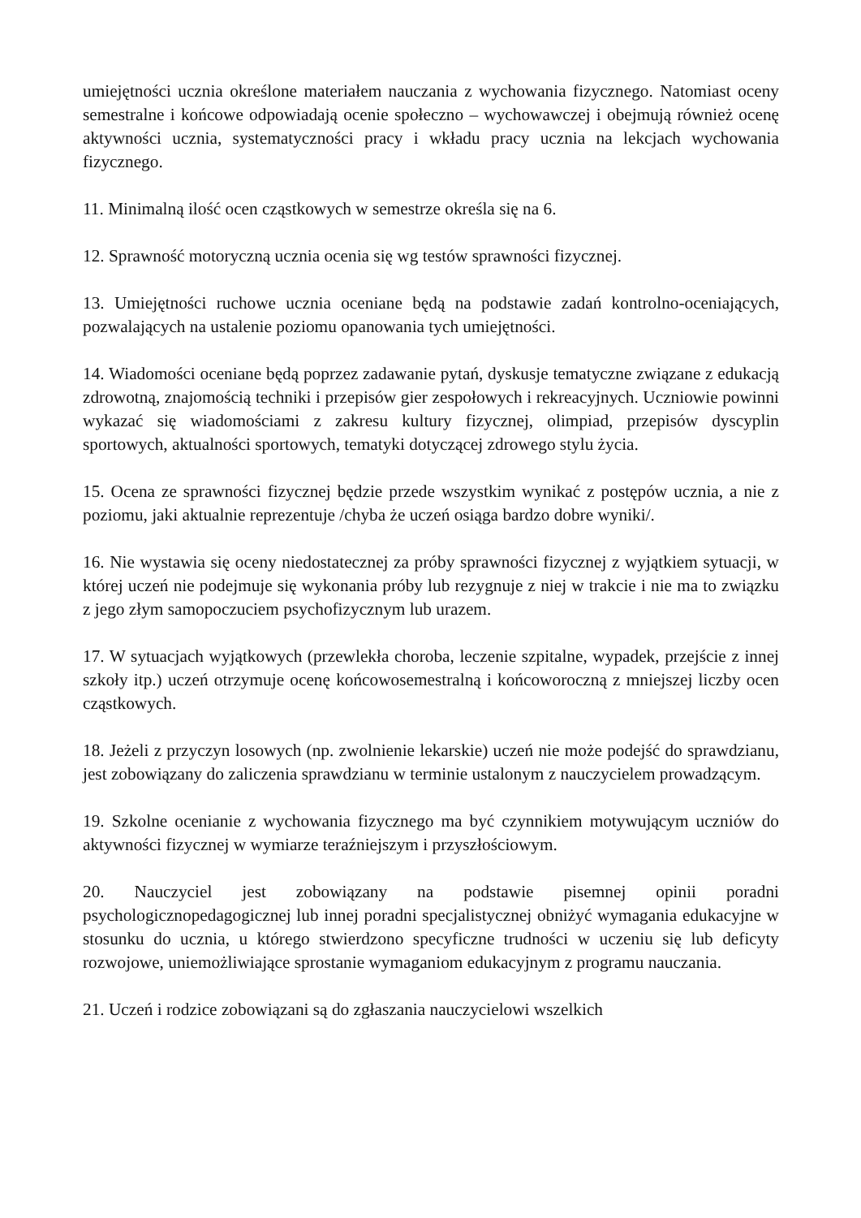umiejętności ucznia określone materiałem nauczania z wychowania fizycznego. Natomiast oceny semestralne i końcowe odpowiadają ocenie społeczno – wychowawczej i obejmują również ocenę aktywności ucznia, systematyczności pracy i wkładu pracy ucznia na lekcjach wychowania fizycznego.
11. Minimalną ilość ocen cząstkowych w semestrze określa się na 6.
12. Sprawność motoryczną ucznia ocenia się wg testów sprawności fizycznej.
13. Umiejętności ruchowe ucznia oceniane będą na podstawie zadań kontrolno-oceniających, pozwalających na ustalenie poziomu opanowania tych umiejętności.
14. Wiadomości oceniane będą poprzez zadawanie pytań, dyskusje tematyczne związane z edukacją zdrowotną, znajomością techniki i przepisów gier zespołowych i rekreacyjnych. Uczniowie powinni wykazać się wiadomościami z zakresu kultury fizycznej, olimpiad, przepisów dyscyplin sportowych, aktualności sportowych, tematyki dotyczącej zdrowego stylu życia.
15. Ocena ze sprawności fizycznej będzie przede wszystkim wynikać z postępów ucznia, a nie z poziomu, jaki aktualnie reprezentuje /chyba że uczeń osiąga bardzo dobre wyniki/.
16. Nie wystawia się oceny niedostatecznej za próby sprawności fizycznej z wyjątkiem sytuacji, w której uczeń nie podejmuje się wykonania próby lub rezygnuje z niej w trakcie i nie ma to związku z jego złym samopoczuciem psychofizycznym lub urazem.
17. W sytuacjach wyjątkowych (przewlekła choroba, leczenie szpitalne, wypadek, przejście z innej szkoły itp.) uczeń otrzymuje ocenę końcowosemestralną i końcoworoczną z mniejszej liczby ocen cząstkowych.
18. Jeżeli z przyczyn losowych (np. zwolnienie lekarskie) uczeń nie może podejść do sprawdzianu, jest zobowiązany do zaliczenia sprawdzianu w terminie ustalonym z nauczycielem prowadzącym.
19. Szkolne ocenianie z wychowania fizycznego ma być czynnikiem motywującym uczniów do aktywności fizycznej w wymiarze teraźniejszym i przyszłościowym.
20. Nauczyciel jest zobowiązany na podstawie pisemnej opinii poradni psychologicznopedagogicznej lub innej poradni specjalistycznej obniżyć wymagania edukacyjne w stosunku do ucznia, u którego stwierdzono specyficzne trudności w uczeniu się lub deficyty rozwojowe, uniemożliwiające sprostanie wymaganiom edukacyjnym z programu nauczania.
21. Uczeń i rodzice zobowiązani są do zgłaszania nauczycielowi wszelkich